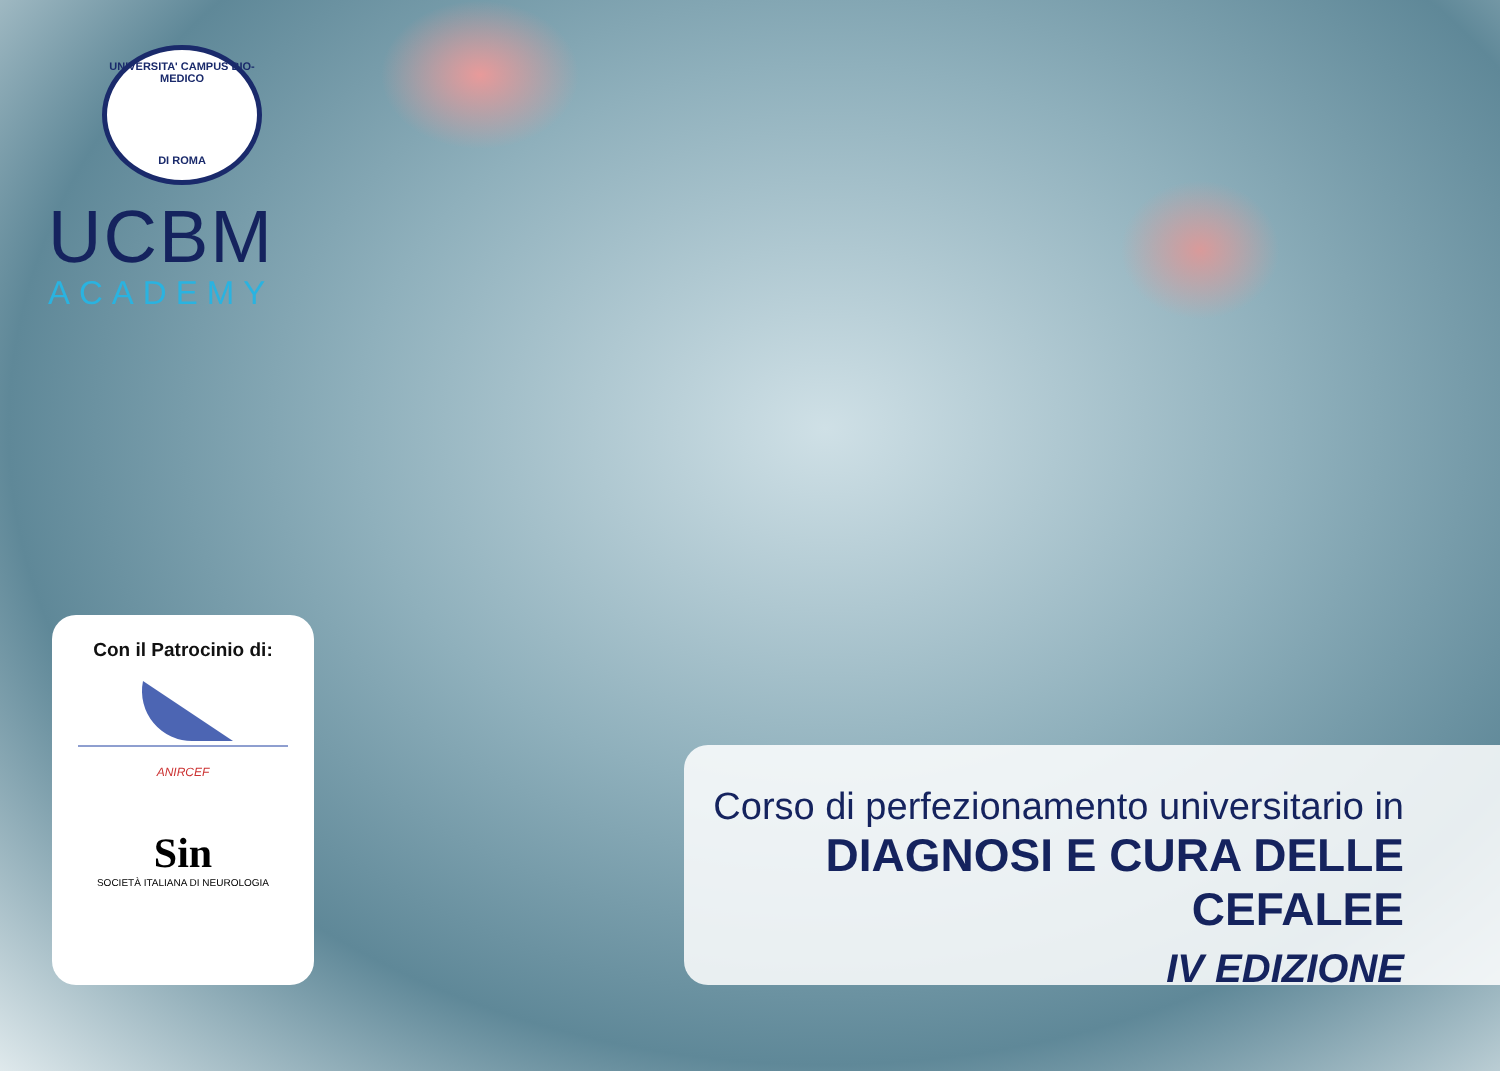UNIVERSITA' CAMPUS BIO-MEDICO
DI ROMA
UCBM
ACADEMY
Con il Patrocinio di:
ANIRCEF
Sin
SOCIETÀ ITALIANA DI NEUROLOGIA
Corso di perfezionamento universitario in
DIAGNOSI E CURA DELLE CEFALEE
IV EDIZIONE